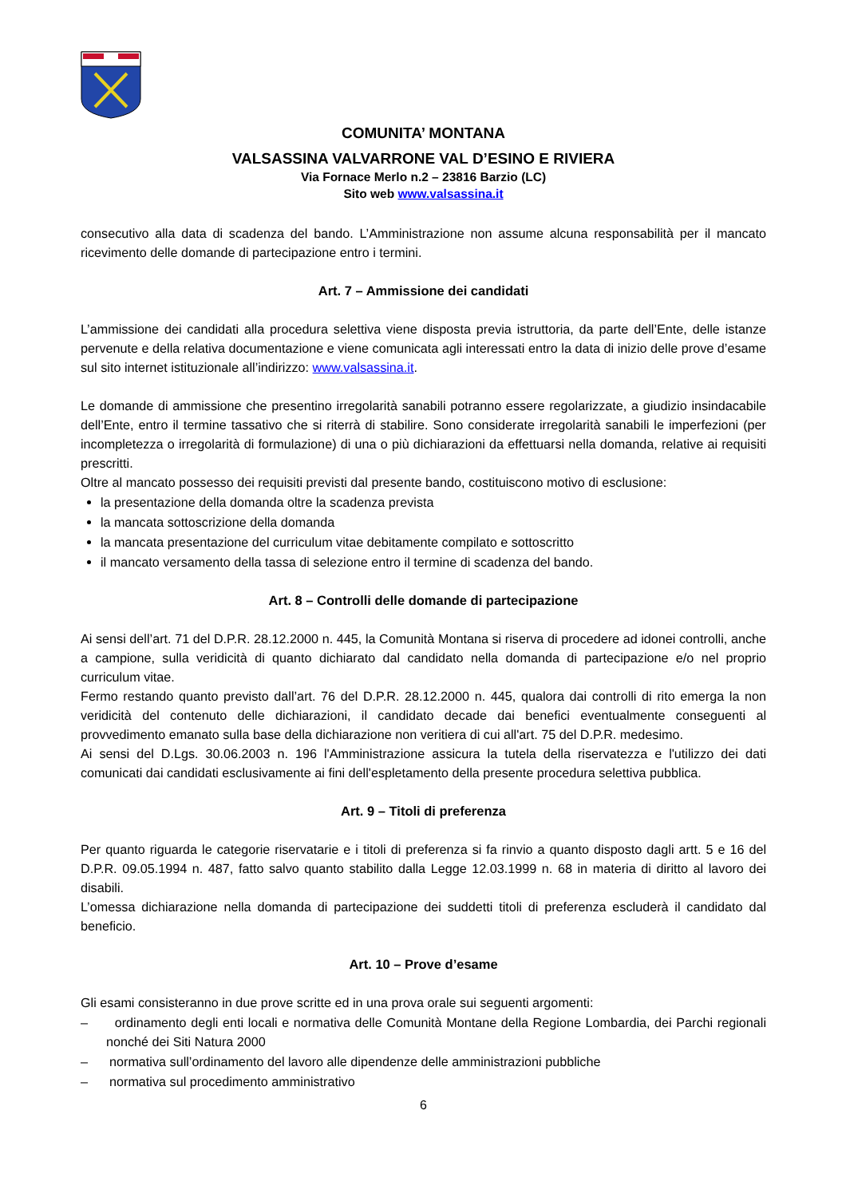COMUNITA’ MONTANA
VALSASSINA VALVARRONE VAL D’ESINO E RIVIERA
Via Fornace Merlo n.2 – 23816 Barzio (LC)
Sito web www.valsassina.it
consecutivo alla data di scadenza del bando. L’Amministrazione non assume alcuna responsabilità per il mancato ricevimento delle domande di partecipazione entro i termini.
Art. 7 – Ammissione dei candidati
L’ammissione dei candidati alla procedura selettiva viene disposta previa istruttoria, da parte dell’Ente, delle istanze pervenute e della relativa documentazione e viene comunicata agli interessati entro la data di inizio delle prove d’esame sul sito internet istituzionale all’indirizzo: www.valsassina.it.
Le domande di ammissione che presentino irregolarità sanabili potranno essere regolarizzate, a giudizio insindacabile dell’Ente, entro il termine tassativo che si riterrà di stabilire. Sono considerate irregolarità sanabili le imperfezioni (per incompletezza o irregolarità di formulazione) di una o più dichiarazioni da effettuarsi nella domanda, relative ai requisiti prescritti.
Oltre al mancato possesso dei requisiti previsti dal presente bando, costituiscono motivo di esclusione:
la presentazione della domanda oltre la scadenza prevista
la mancata sottoscrizione della domanda
la mancata presentazione del curriculum vitae debitamente compilato e sottoscritto
il mancato versamento della tassa di selezione entro il termine di scadenza del bando.
Art. 8 – Controlli delle domande di partecipazione
Ai sensi dell’art. 71 del D.P.R. 28.12.2000 n. 445, la Comunità Montana si riserva di procedere ad idonei controlli, anche a campione, sulla veridicità di quanto dichiarato dal candidato nella domanda di partecipazione e/o nel proprio curriculum vitae.
Fermo restando quanto previsto dall’art. 76 del D.P.R. 28.12.2000 n. 445, qualora dai controlli di rito emerga la non veridicità del contenuto delle dichiarazioni, il candidato decade dai benefici eventualmente conseguenti al provvedimento emanato sulla base della dichiarazione non veritiera di cui all'art. 75 del D.P.R. medesimo.
Ai sensi del D.Lgs. 30.06.2003 n. 196 l'Amministrazione assicura la tutela della riservatezza e l'utilizzo dei dati comunicati dai candidati esclusivamente ai fini dell'espletamento della presente procedura selettiva pubblica.
Art. 9 – Titoli di preferenza
Per quanto riguarda le categorie riservatarie e i titoli di preferenza si fa rinvio a quanto disposto dagli artt. 5 e 16 del D.P.R. 09.05.1994 n. 487, fatto salvo quanto stabilito dalla Legge 12.03.1999 n. 68 in materia di diritto al lavoro dei disabili.
L’omessa dichiarazione nella domanda di partecipazione dei suddetti titoli di preferenza escluderà il candidato dal beneficio.
Art. 10 – Prove d’esame
Gli esami consisteranno in due prove scritte ed in una prova orale sui seguenti argomenti:
– ordinamento degli enti locali e normativa delle Comunità Montane della Regione Lombardia, dei Parchi regionali nonché dei Siti Natura 2000
– normativa sull’ordinamento del lavoro alle dipendenze delle amministrazioni pubbliche
– normativa sul procedimento amministrativo
6